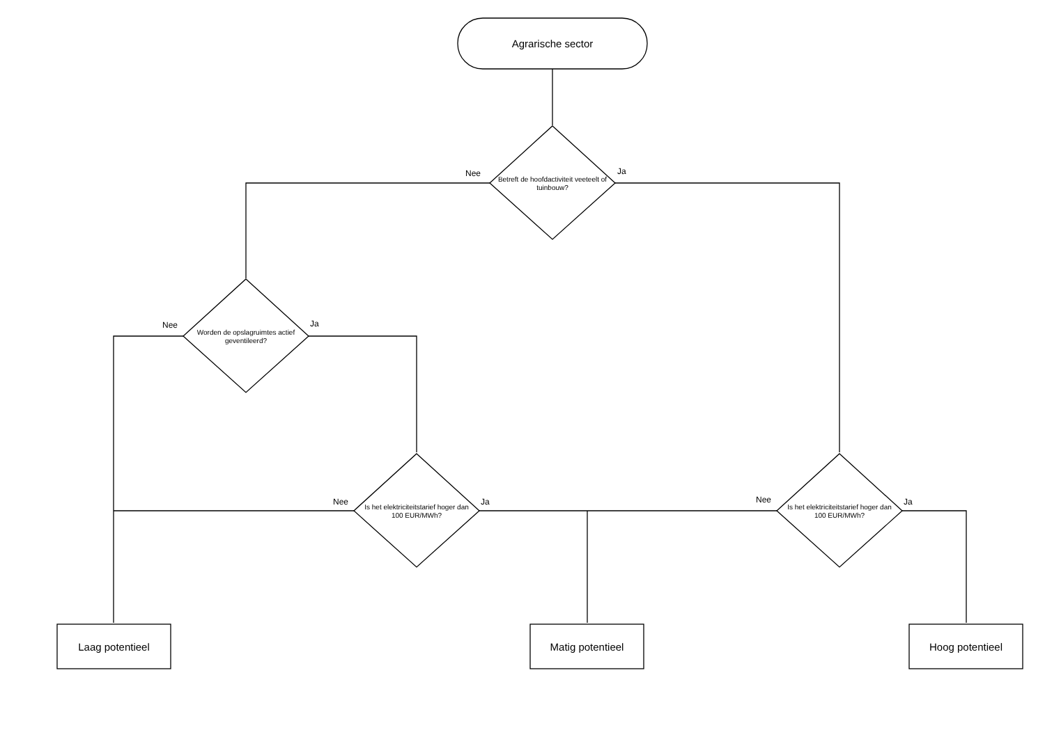Agrarische sector
Betreft de hoofdactiviteit veeteelt of tuinbouw?
Nee Ja
Worden de opslagruimtes actief geventileerd?
Nee Ja
Is het elektriciteitstarief hoger dan 100 EUR/MWh?
Nee Ja
Is het elektriciteitstarief hoger dan 100 EUR/MWh?
Nee Ja
Laag potentieel Matig potentieel Hoog potentieel